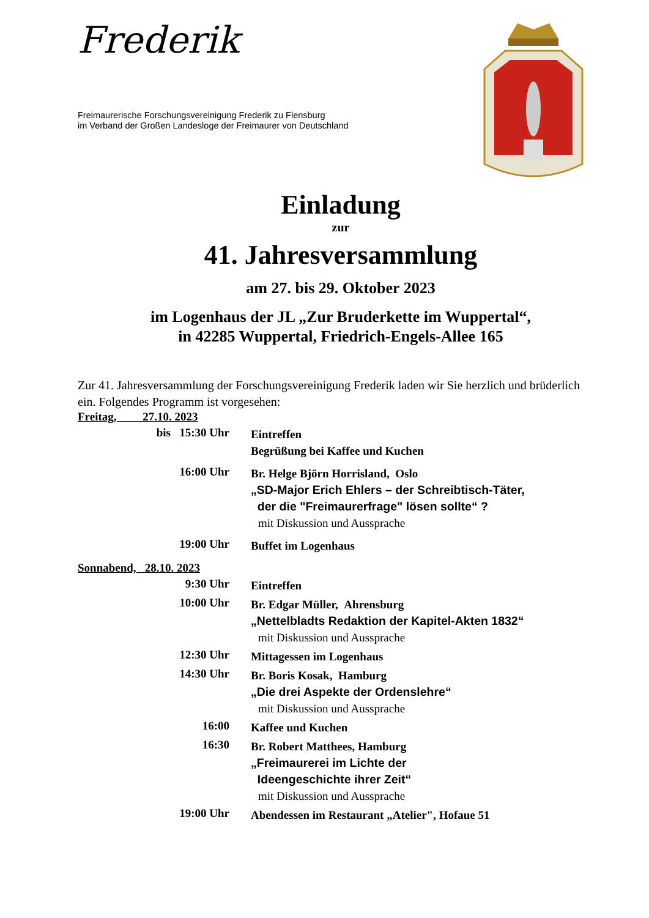Frederik
Freimaurerische Forschungsvereinigung Frederik zu Flensburg
im Verband der Großen Landesloge der Freimaurer von Deutschland
Einladung
zur
41. Jahresversammlung
am 27. bis 29. Oktober 2023
im Logenhaus der JL „Zur Bruderkette im Wuppertal“,
in 42285 Wuppertal, Friedrich-Engels-Allee 165
Zur 41. Jahresversammlung der Forschungsvereinigung Frederik laden wir Sie herzlich und brüderlich ein. Folgendes Programm ist vorgesehen:
Freitag, 27.10. 2023
bis 15:30 Uhr
Eintreffen
Begrüßung bei Kaffee und Kuchen
16:00 Uhr
Br. Helge Björn Horrisland, Oslo
„SD-Major Erich Ehlers – der Schreibtisch-Täter,
der die "Freimaurerfrage" lösen sollte“ ?
mit Diskussion und Aussprache
19:00 Uhr
Buffet im Logenhaus
Sonnabend, 28.10. 2023
9:30 Uhr
Eintreffen
10:00 Uhr
Br. Edgar Müller, Ahrensburg
„Nettelbladts Redaktion der Kapitel-Akten 1832“
mit Diskussion und Aussprache
12:30 Uhr
Mittagessen im Logenhaus
14:30 Uhr
Br. Boris Kosak, Hamburg
„Die drei Aspekte der Ordenslehre“
mit Diskussion und Aussprache
16:00
Kaffee und Kuchen
16:30
Br. Robert Matthees, Hamburg
„Freimaurerei im Lichte der
Ideengeschichte ihrer Zeit“
mit Diskussion und Aussprache
19:00 Uhr
Abendessen im Restaurant „Atelier", Hofaue 51